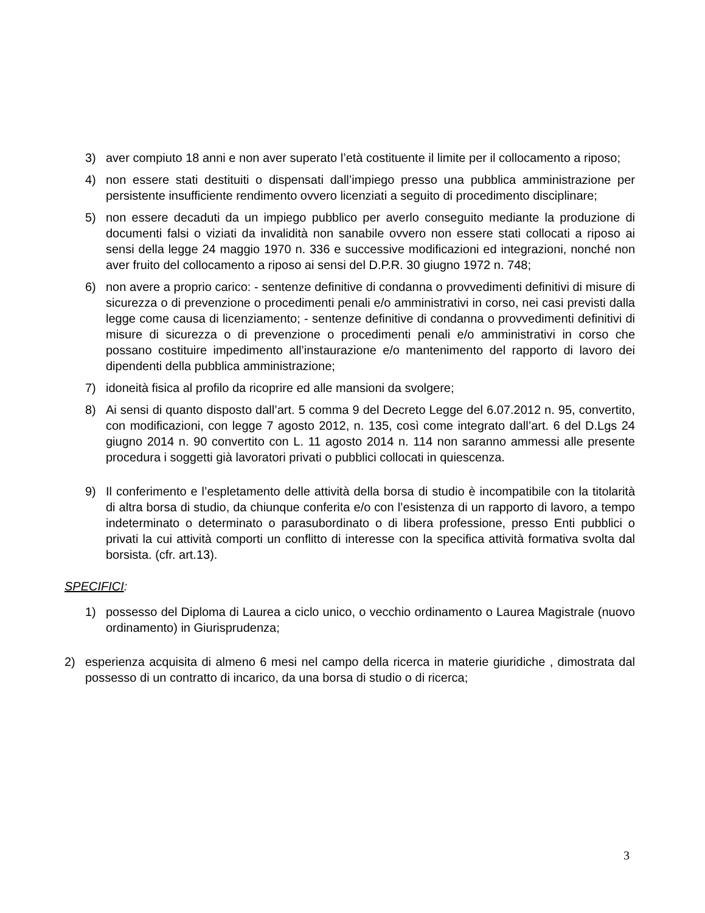3) aver compiuto 18 anni e non aver superato l’età costituente il limite per il collocamento a riposo;
4) non essere stati destituiti o dispensati dall’impiego presso una pubblica amministrazione per persistente insufficiente rendimento ovvero licenziati a seguito di procedimento disciplinare;
5) non essere decaduti da un impiego pubblico per averlo conseguito mediante la produzione di documenti falsi o viziati da invalidità non sanabile ovvero non essere stati collocati a riposo ai sensi della legge 24 maggio 1970 n. 336 e successive modificazioni ed integrazioni, nonché non aver fruito del collocamento a riposo ai sensi del D.P.R. 30 giugno 1972 n. 748;
6) non avere a proprio carico: - sentenze definitive di condanna o provvedimenti definitivi di misure di sicurezza o di prevenzione o procedimenti penali e/o amministrativi in corso, nei casi previsti dalla legge come causa di licenziamento; - sentenze definitive di condanna o provvedimenti definitivi di misure di sicurezza o di prevenzione o procedimenti penali e/o amministrativi in corso che possano costituire impedimento all’instaurazione e/o mantenimento del rapporto di lavoro dei dipendenti della pubblica amministrazione;
7) idoneità fisica al profilo da ricoprire ed alle mansioni da svolgere;
8) Ai sensi di quanto disposto dall’art. 5 comma 9 del Decreto Legge del 6.07.2012 n. 95, convertito, con modificazioni, con legge 7 agosto 2012, n. 135, così come integrato dall’art. 6 del D.Lgs 24 giugno 2014 n. 90 convertito con L. 11 agosto 2014 n. 114 non saranno ammessi alle presente procedura i soggetti già lavoratori privati o pubblici collocati in quiescenza.
9) Il conferimento e l’espletamento delle attività della borsa di studio è incompatibile con la titolarità di altra borsa di studio, da chiunque conferita e/o con l’esistenza di un rapporto di lavoro, a tempo indeterminato o determinato o parasubordinato o di libera professione, presso Enti pubblici o privati la cui attività comporti un conflitto di interesse con la specifica attività formativa svolta dal borsista. (cfr. art.13).
SPECIFICI:
1) possesso del Diploma di Laurea a ciclo unico, o vecchio ordinamento o Laurea Magistrale (nuovo ordinamento) in Giurisprudenza;
2) esperienza acquisita di almeno 6 mesi nel campo della ricerca in materie giuridiche , dimostrata dal possesso di un contratto di incarico, da una borsa di studio o di ricerca;
3